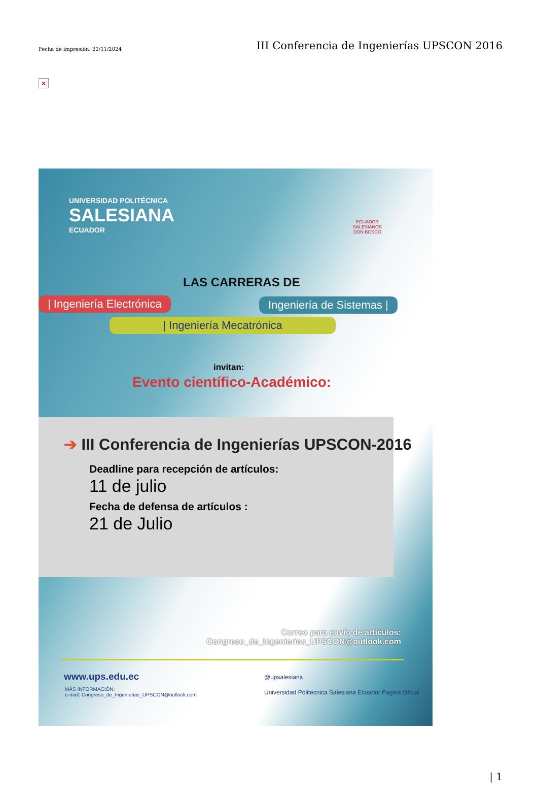×
Fecha de impresión: 22/11/2024 III Conferencia de Ingenierías UPSCON 2016
UNIVERSIDAD POLITÉCNICA
SALESIANA
ECUADOR
ECUADOR
SALESIANOS
DON BOSCO
LAS CARRERAS DE
| Ingeniería Electrónica Ingeniería de Sistemas |
| Ingeniería Mecatrónica
invitan:
Evento científico-Académico:
➔ III Conferencia de Ingenierías UPSCON-2016
Deadline para recepción de artículos:
11 de julio
Fecha de defensa de artículos :
21 de Julio
Correo para envío de artículos:
Congreso_de_Ingenierias_UPSCON@outlook.com
www.ups.edu.ec
MÁS INFORMACIÓN:
e-mail: Congreso_de_Ingenierias_UPSCON@outlook.com
@upsalesiana
Universidad Politecnica Salesiana Ecuador Pagina Oficial
| 1